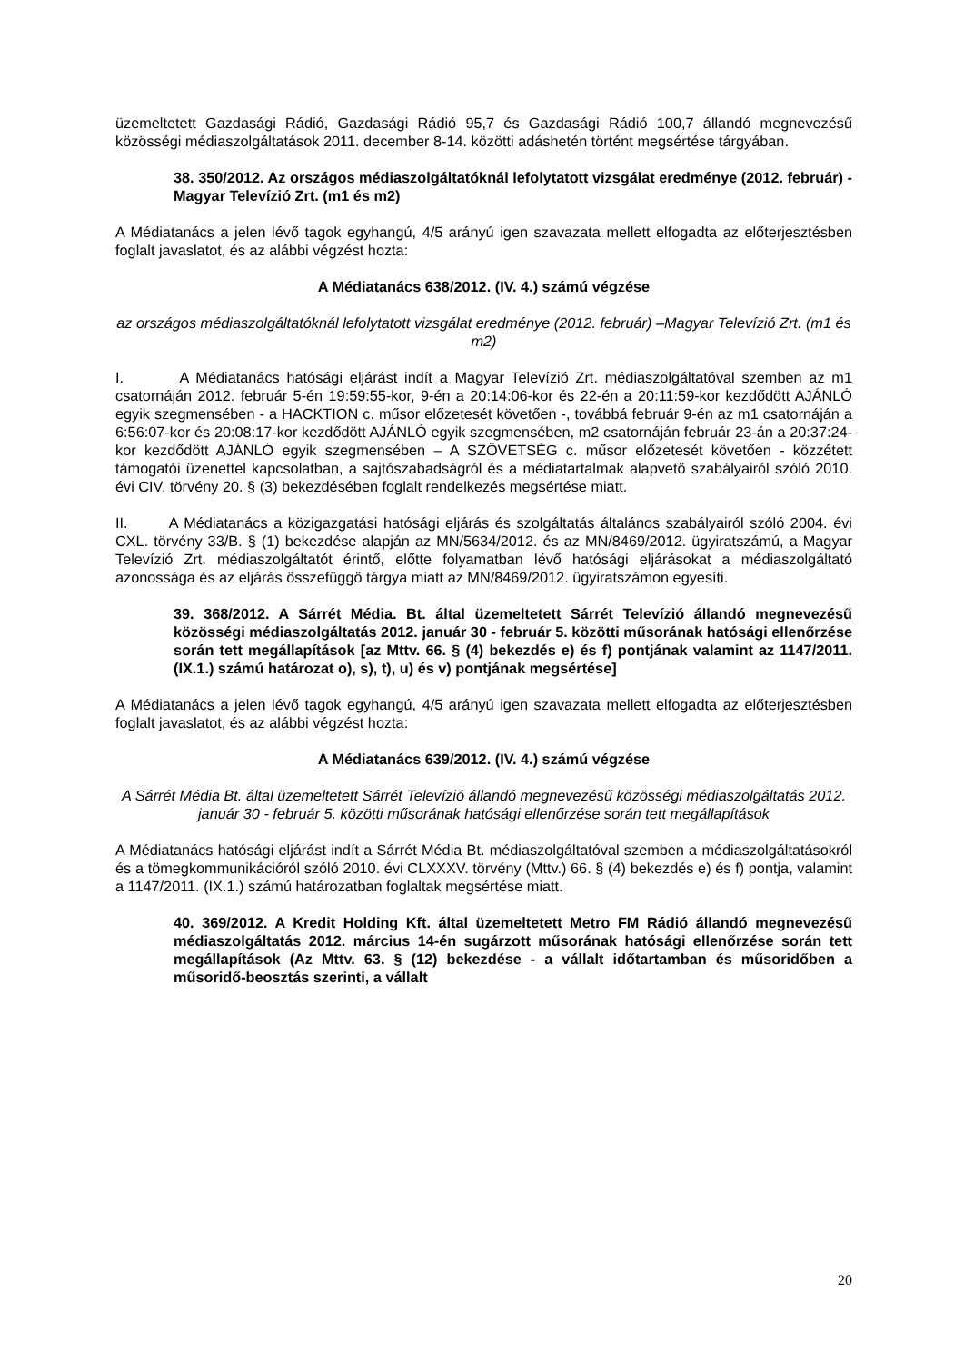üzemeltetett Gazdasági Rádió, Gazdasági Rádió 95,7 és Gazdasági Rádió 100,7 állandó megnevezésű közösségi médiaszolgáltatások 2011. december 8-14. közötti adáshetén történt megsértése tárgyában.
38. 350/2012. Az országos médiaszolgáltatóknál lefolytatott vizsgálat eredménye (2012. február) - Magyar Televízió Zrt. (m1 és m2)
A Médiatanács a jelen lévő tagok egyhangú, 4/5 arányú igen szavazata mellett elfogadta az előterjesztésben foglalt javaslatot, és az alábbi végzést hozta:
A Médiatanács 638/2012. (IV. 4.) számú végzése
az országos médiaszolgáltatóknál lefolytatott vizsgálat eredménye (2012. február) –Magyar Televízió Zrt. (m1 és m2)
I. A Médiatanács hatósági eljárást indít a Magyar Televízió Zrt. médiaszolgáltatóval szemben az m1 csatornáján 2012. február 5-én 19:59:55-kor, 9-én a 20:14:06-kor és 22-én a 20:11:59-kor kezdődött AJÁNLÓ egyik szegmensében - a HACKTION c. műsor előzetesét követően -, továbbá február 9-én az m1 csatornáján a 6:56:07-kor és 20:08:17-kor kezdődött AJÁNLÓ egyik szegmensében, m2 csatornáján február 23-án a 20:37:24-kor kezdődött AJÁNLÓ egyik szegmensében – A SZÖVETSÉG c. műsor előzetesét követően - közzétett támogatói üzenettel kapcsolatban, a sajtószabadságról és a médiatartalmak alapvető szabályairól szóló 2010. évi CIV. törvény 20. § (3) bekezdésében foglalt rendelkezés megsértése miatt.
II. A Médiatanács a közigazgatási hatósági eljárás és szolgáltatás általános szabályairól szóló 2004. évi CXL. törvény 33/B. § (1) bekezdése alapján az MN/5634/2012. és az MN/8469/2012. ügyiratszámú, a Magyar Televízió Zrt. médiaszolgáltatót érintő, előtte folyamatban lévő hatósági eljárásokat a médiaszolgáltató azonossága és az eljárás összefüggő tárgya miatt az MN/8469/2012. ügyiratszámon egyesíti.
39. 368/2012. A Sárrét Média. Bt. által üzemeltetett Sárrét Televízió állandó megnevezésű közösségi médiaszolgáltatás 2012. január 30 - február 5. közötti műsorának hatósági ellenőrzése során tett megállapítások [az Mttv. 66. § (4) bekezdés e) és f) pontjának valamint az 1147/2011. (IX.1.) számú határozat o), s), t), u) és v) pontjának megsértése]
A Médiatanács a jelen lévő tagok egyhangú, 4/5 arányú igen szavazata mellett elfogadta az előterjesztésben foglalt javaslatot, és az alábbi végzést hozta:
A Médiatanács 639/2012. (IV. 4.) számú végzése
A Sárrét Média Bt. által üzemeltetett Sárrét Televízió állandó megnevezésű közösségi médiaszolgáltatás 2012. január 30 - február 5. közötti műsorának hatósági ellenőrzése során tett megállapítások
A Médiatanács hatósági eljárást indít a Sárrét Média Bt. médiaszolgáltatóval szemben a médiaszolgáltatásokról és a tömegkommunikációról szóló 2010. évi CLXXXV. törvény (Mttv.) 66. § (4) bekezdés e) és f) pontja, valamint a 1147/2011. (IX.1.) számú határozatban foglaltak megsértése miatt.
40. 369/2012. A Kredit Holding Kft. által üzemeltetett Metro FM Rádió állandó megnevezésű médiaszolgáltatás 2012. március 14-én sugárzott műsorának hatósági ellenőrzése során tett megállapítások (Az Mttv. 63. § (12) bekezdése - a vállalt időtartamban és műsoridőben a műsoridő-beosztás szerinti, a vállalt
20